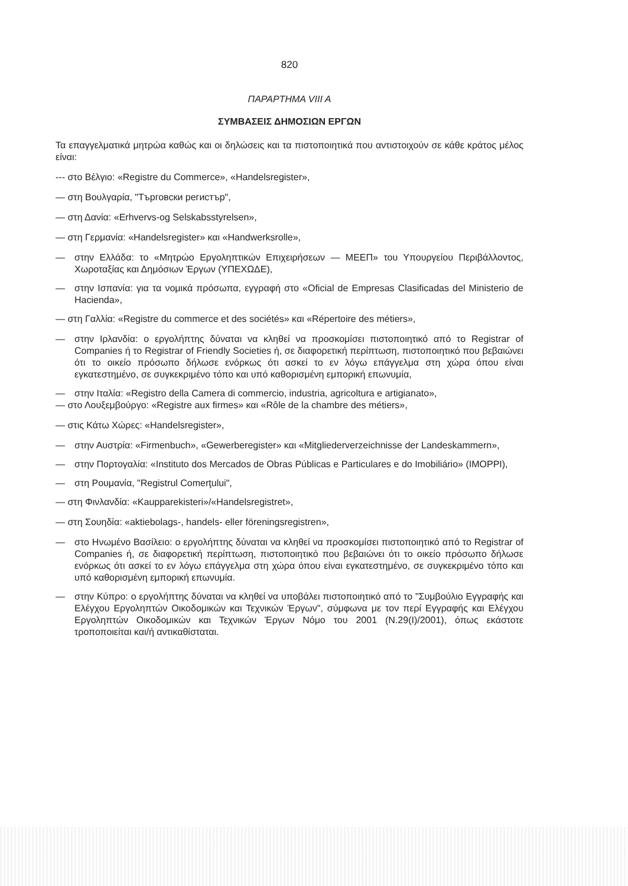820
ΠΑΡΑΡΤΗΜΑ VIII A
ΣΥΜΒΑΣΕΙΣ ΔΗΜΟΣΙΩΝ ΕΡΓΩΝ
Τα επαγγελματικά μητρώα καθώς και οι δηλώσεις και τα πιστοποιητικά που αντιστοιχούν σε κάθε κράτος μέλος είναι:
--- στο Βέλγιο: «Registre du Commerce», «Handelsregister»,
— στη Βουλγαρία, "Търговски регистър",
— στη Δανία: «Erhvervs-og Selskabsstyrelsen»,
— στη Γερμανία: «Handelsregister» και «Handwerksrolle»,
— στην Ελλάδα: το «Μητρώο Εργοληπτικών Επιχειρήσεων — ΜΕΕΠ» του Υπουργείου Περιβάλλοντος, Χωροταξίας και Δημόσιων Έργων (ΥΠΕΧΩΔΕ),
— στην Ισπανία: για τα νομικά πρόσωπα, εγγραφή στο «Oficial de Empresas Clasificadas del Ministerio de Hacienda»,
— στη Γαλλία: «Registre du commerce et des sociétés» και «Répertoire des métiers»,
— στην Ιρλανδία: ο εργολήπτης δύναται να κληθεί να προσκομίσει πιστοποιητικό από το Registrar of Companies ή το Registrar of Friendly Societies ή, σε διαφορετική περίπτωση, πιστοποιητικό που βεβαιώνει ότι το οικείο πρόσωπο δήλωσε ενόρκως ότι ασκεί το εν λόγω επάγγελμα στη χώρα όπου είναι εγκατεστημένο, σε συγκεκριμένο τόπο και υπό καθορισμένη εμπορική επωνυμία,
— στην Ιταλία: «Registro della Camera di commercio, industria, agricoltura e artigianato»,
— στο Λουξεμβούργο: «Registre aux firmes» και «Rôle de la chambre des métiers»,
— στις Κάτω Χώρες: «Handelsregister»,
— στην Αυστρία: «Firmenbuch», «Gewerberegister» και «Mitgliederverzeichnisse der Landeskammern»,
— στην Πορτογαλία: «Instituto dos Mercados de Obras Públicas e Particulares e do Imobiliário» (IMOPPI),
— στη Ρουμανία, "Registrul Comerţului",
— στη Φινλανδία: «Kaupparekisteri»/«Handelsregistret»,
— στη Σουηδία: «aktiebolags-, handels- eller föreningsregistren»,
— στο Ηνωμένο Βασίλειο: ο εργολήπτης δύναται να κληθεί να προσκομίσει πιστοποιητικό από το Registrar of Companies ή, σε διαφορετική περίπτωση, πιστοποιητικό που βεβαιώνει ότι το οικείο πρόσωπο δήλωσε ενόρκως ότι ασκεί το εν λόγω επάγγελμα στη χώρα όπου είναι εγκατεστημένο, σε συγκεκριμένο τόπο και υπό καθορισμένη εμπορική επωνυμία.
— στην Κύπρο: ο εργολήπτης δύναται να κληθεί να υποβάλει πιστοποιητικό από το "Συμβούλιο Εγγραφής και Ελέγχου Εργοληπτών Οικοδομικών και Τεχνικών Έργων", σύμφωνα με τον περί Εγγραφής και Ελέγχου Εργοληπτών Οικοδομικών και Τεχνικών Έργων Νόμο του 2001 (Ν.29(Ι)/2001), όπως εκάστοτε τροποποιείται και/ή αντικαθίσταται.